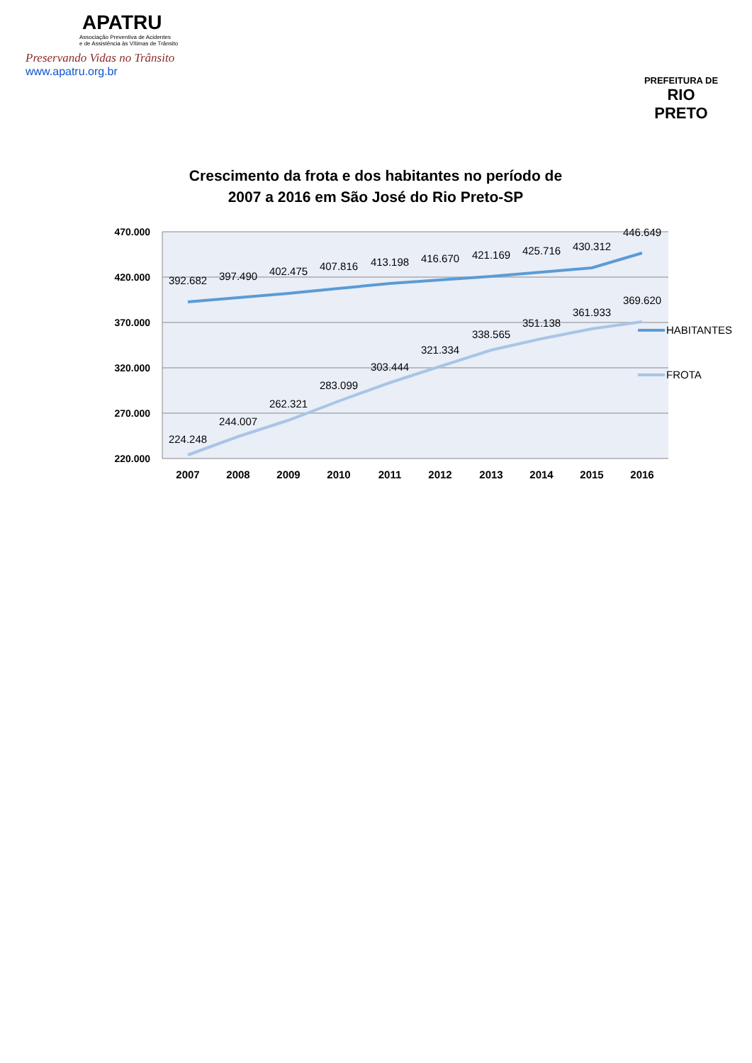APATRU
Associação Preventiva de Acidentes
e de Assistência às Vítimas de Trânsito
Preservando Vidas no Trânsito
www.apatru.org.br
PREFEITURA DE
RIO PRETO
Crescimento da frota e dos habitantes no período de 2007 a 2016 em São José do Rio Preto-SP
470.000
420.000
370.000
320.000
270.000
220.000
392.682
397.490
402.475
407.816
413.198
416.670
421.169
425.716
430.312
446.649
224.248
244.007
262.321
283.099
303.444
321.334
338.565
351.138
361.933
369.620
2007
2008
2009
2010
2011
2012
2013
2014
2015
2016
HABITANTES
FROTA